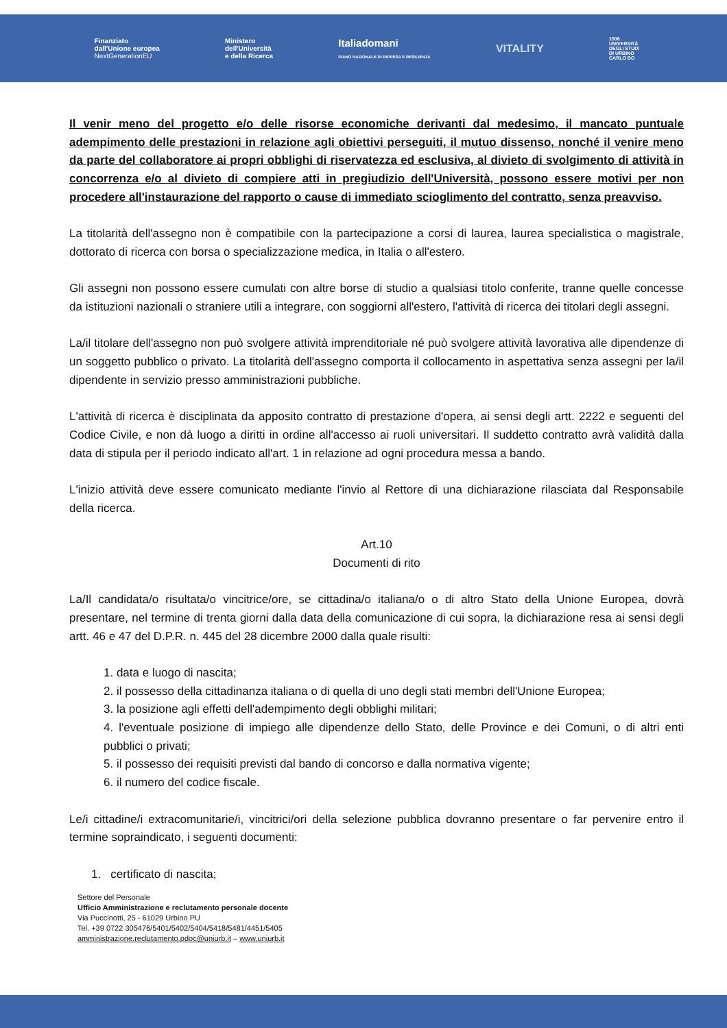Finanziato
dall'Unione europea
NextGenerationEU
Ministero
dell'Università
e della Ricerca
Italiadomani
PIANO NAZIONALE DI RIPRESA E RESILIENZA
VITALITY
1506
UNIVERSITÀ
DEGLI STUDI
DI URBINO
CARLO BO
Il venir meno del progetto e/o delle risorse economiche derivanti dal medesimo, il mancato puntuale adempimento delle prestazioni in relazione agli obiettivi perseguiti, il mutuo dissenso, nonché il venire meno da parte del collaboratore ai propri obblighi di riservatezza ed esclusiva, al divieto di svolgimento di attività in concorrenza e/o al divieto di compiere atti in pregiudizio dell'Università, possono essere motivi per non procedere all'instaurazione del rapporto o cause di immediato scioglimento del contratto, senza preavviso.
La titolarità dell'assegno non è compatibile con la partecipazione a corsi di laurea, laurea specialistica o magistrale, dottorato di ricerca con borsa o specializzazione medica, in Italia o all'estero.
Gli assegni non possono essere cumulati con altre borse di studio a qualsiasi titolo conferite, tranne quelle concesse da istituzioni nazionali o straniere utili a integrare, con soggiorni all'estero, l'attività di ricerca dei titolari degli assegni.
La/il titolare dell'assegno non può svolgere attività imprenditoriale né può svolgere attività lavorativa alle dipendenze di un soggetto pubblico o privato. La titolarità dell'assegno comporta il collocamento in aspettativa senza assegni per la/il dipendente in servizio presso amministrazioni pubbliche.
L'attività di ricerca è disciplinata da apposito contratto di prestazione d'opera, ai sensi degli artt. 2222 e seguenti del Codice Civile, e non dà luogo a diritti in ordine all'accesso ai ruoli universitari. Il suddetto contratto avrà validità dalla data di stipula per il periodo indicato all'art. 1 in relazione ad ogni procedura messa a bando.
L'inizio attività deve essere comunicato mediante l'invio al Rettore di una dichiarazione rilasciata dal Responsabile della ricerca.
Art.10
Documenti di rito
La/Il candidata/o risultata/o vincitrice/ore, se cittadina/o italiana/o o di altro Stato della Unione Europea, dovrà presentare, nel termine di trenta giorni dalla data della comunicazione di cui sopra, la dichiarazione resa ai sensi degli artt. 46 e 47 del D.P.R. n. 445 del 28 dicembre 2000 dalla quale risulti:
1. data e luogo di nascita;
2. il possesso della cittadinanza italiana o di quella di uno degli stati membri dell'Unione Europea;
3. la posizione agli effetti dell'adempimento degli obblighi militari;
4. l'eventuale posizione di impiego alle dipendenze dello Stato, delle Province e dei Comuni, o di altri enti pubblici o privati;
5. il possesso dei requisiti previsti dal bando di concorso e dalla normativa vigente;
6. il numero del codice fiscale.
Le/i cittadine/i extracomunitarie/i, vincitrici/ori della selezione pubblica dovranno presentare o far pervenire entro il termine sopraindicato, i seguenti documenti:
1. certificato di nascita;
Settore del Personale
Ufficio Amministrazione e reclutamento personale docente
Via Puccinotti, 25 - 61029 Urbino PU
Tel. +39 0722 305476/5401/5402/5404/5418/5481/4451/5405
amministrazione.reclutamento.pdoc@uniurb.it – www.uniurb.it